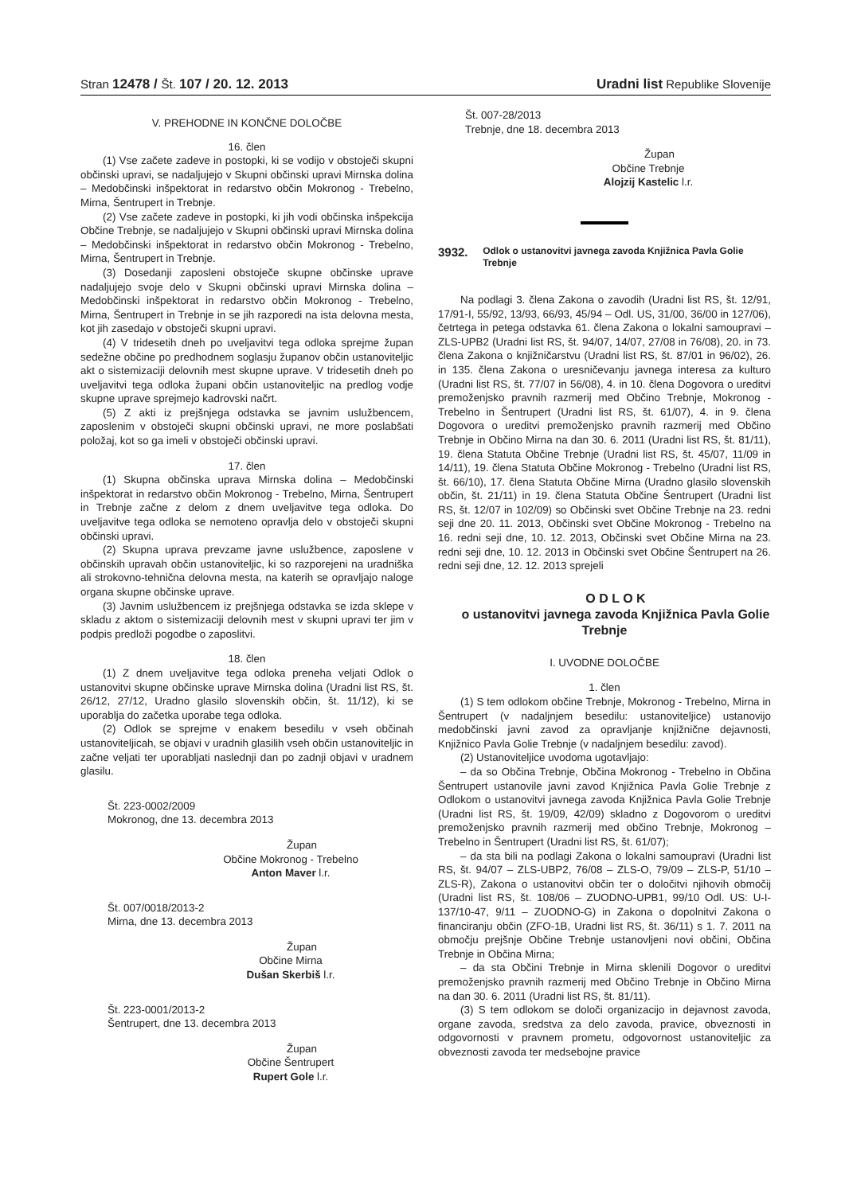Stran 12478 / Št. 107 / 20. 12. 2013 Uradni list Republike Slovenije
V. PREHODNE IN KONČNE DOLOČBE
16. člen
(1) Vse začete zadeve in postopki, ki se vodijo v obstoječi skupni občinski upravi, se nadaljujejo v Skupni občinski upravi Mirnska dolina – Medobčinski inšpektorat in redarstvo občin Mokronog - Trebelno, Mirna, Šentrupert in Trebnje.
(2) Vse začete zadeve in postopki, ki jih vodi občinska inšpekcija Občine Trebnje, se nadaljujejo v Skupni občinski upravi Mirnska dolina – Medobčinski inšpektorat in redarstvo občin Mokronog - Trebelno, Mirna, Šentrupert in Trebnje.
(3) Dosedanji zaposleni obstoječe skupne občinske uprave nadaljujejo svoje delo v Skupni občinski upravi Mirnska dolina – Medobčinski inšpektorat in redarstvo občin Mokronog - Trebelno, Mirna, Šentrupert in Trebnje in se jih razporedi na ista delovna mesta, kot jih zasedajo v obstoječi skupni upravi.
(4) V tridesetih dneh po uveljavitvi tega odloka sprejme župan sedežne občine po predhodnem soglasju županov občin ustanoviteljic akt o sistemizaciji delovnih mest skupne uprave. V tridesetih dneh po uveljavitvi tega odloka župani občin ustanoviteljic na predlog vodje skupne uprave sprejmejo kadrovski načrt.
(5) Z akti iz prejšnjega odstavka se javnim uslužbencem, zaposlenim v obstoječi skupni občinski upravi, ne more poslabšati položaj, kot so ga imeli v obstoječi občinski upravi.
17. člen
(1) Skupna občinska uprava Mirnska dolina – Medobčinski inšpektorat in redarstvo občin Mokronog - Trebelno, Mirna, Šentrupert in Trebnje začne z delom z dnem uveljavitve tega odloka. Do uveljavitve tega odloka se nemoteno opravlja delo v obstoječi skupni občinski upravi.
(2) Skupna uprava prevzame javne uslužbence, zaposlene v občinskih upravah občin ustanoviteljic, ki so razporejeni na uradniška ali strokovno-tehnična delovna mesta, na katerih se opravljajo naloge organa skupne občinske uprave.
(3) Javnim uslužbencem iz prejšnjega odstavka se izda sklepe v skladu z aktom o sistemizaciji delovnih mest v skupni upravi ter jim v podpis predloži pogodbe o zaposlitvi.
18. člen
(1) Z dnem uveljavitve tega odloka preneha veljati Odlok o ustanovitvi skupne občinske uprave Mirnska dolina (Uradni list RS, št. 26/12, 27/12, Uradno glasilo slovenskih občin, št. 11/12), ki se uporablja do začetka uporabe tega odloka.
(2) Odlok se sprejme v enakem besedilu v vseh občinah ustanoviteljicah, se objavi v uradnih glasilih vseh občin ustanoviteljic in začne veljati ter uporabljati naslednji dan po zadnji objavi v uradnem glasilu.
Št. 223-0002/2009
Mokronog, dne 13. decembra 2013
Župan
Občine Mokronog - Trebelno
Anton Maver l.r.
Št. 007/0018/2013-2
Mirna, dne 13. decembra 2013
Župan
Občine Mirna
Dušan Skerbiš l.r.
Št. 223-0001/2013-2
Šentrupert, dne 13. decembra 2013
Župan
Občine Šentrupert
Rupert Gole l.r.
Št. 007-28/2013
Trebnje, dne 18. decembra 2013
Župan
Občine Trebnje
Alojzij Kastelic l.r.
3932. Odlok o ustanovitvi javnega zavoda Knjižnica Pavla Golie Trebnje
Na podlagi 3. člena Zakona o zavodih (Uradni list RS, št. 12/91, 17/91-I, 55/92, 13/93, 66/93, 45/94 – Odl. US, 31/00, 36/00 in 127/06), četrtega in petega odstavka 61. člena Zakona o lokalni samoupravi – ZLS-UPB2 (Uradni list RS, št. 94/07, 14/07, 27/08 in 76/08), 20. in 73. člena Zakona o knjižničarstvu (Uradni list RS, št. 87/01 in 96/02), 26. in 135. člena Zakona o uresničevanju javnega interesa za kulturo (Uradni list RS, št. 77/07 in 56/08), 4. in 10. člena Dogovora o ureditvi premoženjsko pravnih razmerij med Občino Trebnje, Mokronog - Trebelno in Šentrupert (Uradni list RS, št. 61/07), 4. in 9. člena Dogovora o ureditvi premoženjsko pravnih razmerij med Občino Trebnje in Občino Mirna na dan 30. 6. 2011 (Uradni list RS, št. 81/11), 19. člena Statuta Občine Trebnje (Uradni list RS, št. 45/07, 11/09 in 14/11), 19. člena Statuta Občine Mokronog - Trebelno (Uradni list RS, št. 66/10), 17. člena Statuta Občine Mirna (Uradno glasilo slovenskih občin, št. 21/11) in 19. člena Statuta Občine Šentrupert (Uradni list RS, št. 12/07 in 102/09) so Občinski svet Občine Trebnje na 23. redni seji dne 20. 11. 2013, Občinski svet Občine Mokronog - Trebelno na 16. redni seji dne, 10. 12. 2013, Občinski svet Občine Mirna na 23. redni seji dne, 10. 12. 2013 in Občinski svet Občine Šentrupert na 26. redni seji dne, 12. 12. 2013 sprejeli
O D L O K
o ustanovitvi javnega zavoda Knjižnica Pavla Golie Trebnje
I. UVODNE DOLOČBE
1. člen
(1) S tem odlokom občine Trebnje, Mokronog - Trebelno, Mirna in Šentrupert (v nadaljnjem besedilu: ustanoviteljice) ustanovijo medobčinski javni zavod za opravljanje knjižnične dejavnosti, Knjižnico Pavla Golie Trebnje (v nadaljnjem besedilu: zavod).
(2) Ustanoviteljice uvodoma ugotavljajo:
– da so Občina Trebnje, Občina Mokronog - Trebelno in Občina Šentrupert ustanovile javni zavod Knjižnica Pavla Golie Trebnje z Odlokom o ustanovitvi javnega zavoda Knjižnica Pavla Golie Trebnje (Uradni list RS, št. 19/09, 42/09) skladno z Dogovorom o ureditvi premoženjsko pravnih razmerij med občino Trebnje, Mokronog – Trebelno in Šentrupert (Uradni list RS, št. 61/07);
– da sta bili na podlagi Zakona o lokalni samoupravi (Uradni list RS, št. 94/07 – ZLS-UBP2, 76/08 – ZLS-O, 79/09 – ZLS-P, 51/10 – ZLS-R), Zakona o ustanovitvi občin ter o določitvi njihovih območij (Uradni list RS, št. 108/06 – ZUODNO-UPB1, 99/10 Odl. US: U-I-137/10-47, 9/11 – ZUODNO-G) in Zakona o dopolnitvi Zakona o financiranju občin (ZFO-1B, Uradni list RS, št. 36/11) s 1. 7. 2011 na območju prejšnje Občine Trebnje ustanovljeni novi občini, Občina Trebnje in Občina Mirna;
– da sta Občini Trebnje in Mirna sklenili Dogovor o ureditvi premoženjsko pravnih razmerij med Občino Trebnje in Občino Mirna na dan 30. 6. 2011 (Uradni list RS, št. 81/11).
(3) S tem odlokom se določi organizacijo in dejavnost zavoda, organe zavoda, sredstva za delo zavoda, pravice, obveznosti in odgovornosti v pravnem prometu, odgovornost ustanoviteljic za obveznosti zavoda ter medsebojne pravice